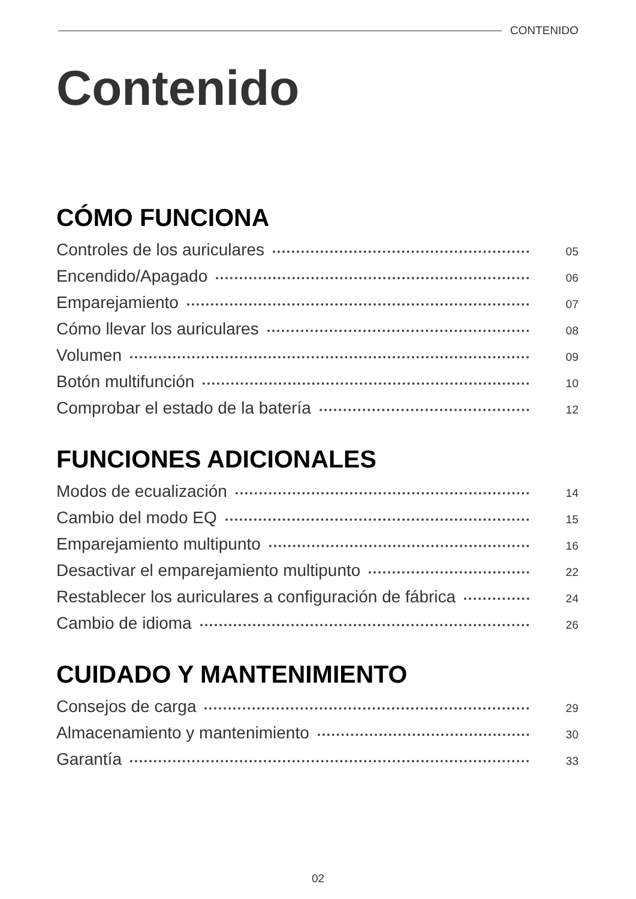CONTENIDO
Contenido
CÓMO FUNCIONA
Controles de los auriculares 05
Encendido/Apagado 06
Emparejamiento 07
Cómo llevar los auriculares 08
Volumen 09
Botón multifunción 10
Comprobar el estado de la batería 12
FUNCIONES ADICIONALES
Modos de ecualización 14
Cambio del modo EQ 15
Emparejamiento multipunto 16
Desactivar el emparejamiento multipunto 22
Restablecer los auriculares a configuración de fábrica 24
Cambio de idioma 26
CUIDADO Y MANTENIMIENTO
Consejos de carga 29
Almacenamiento y mantenimiento 30
Garantía 33
02